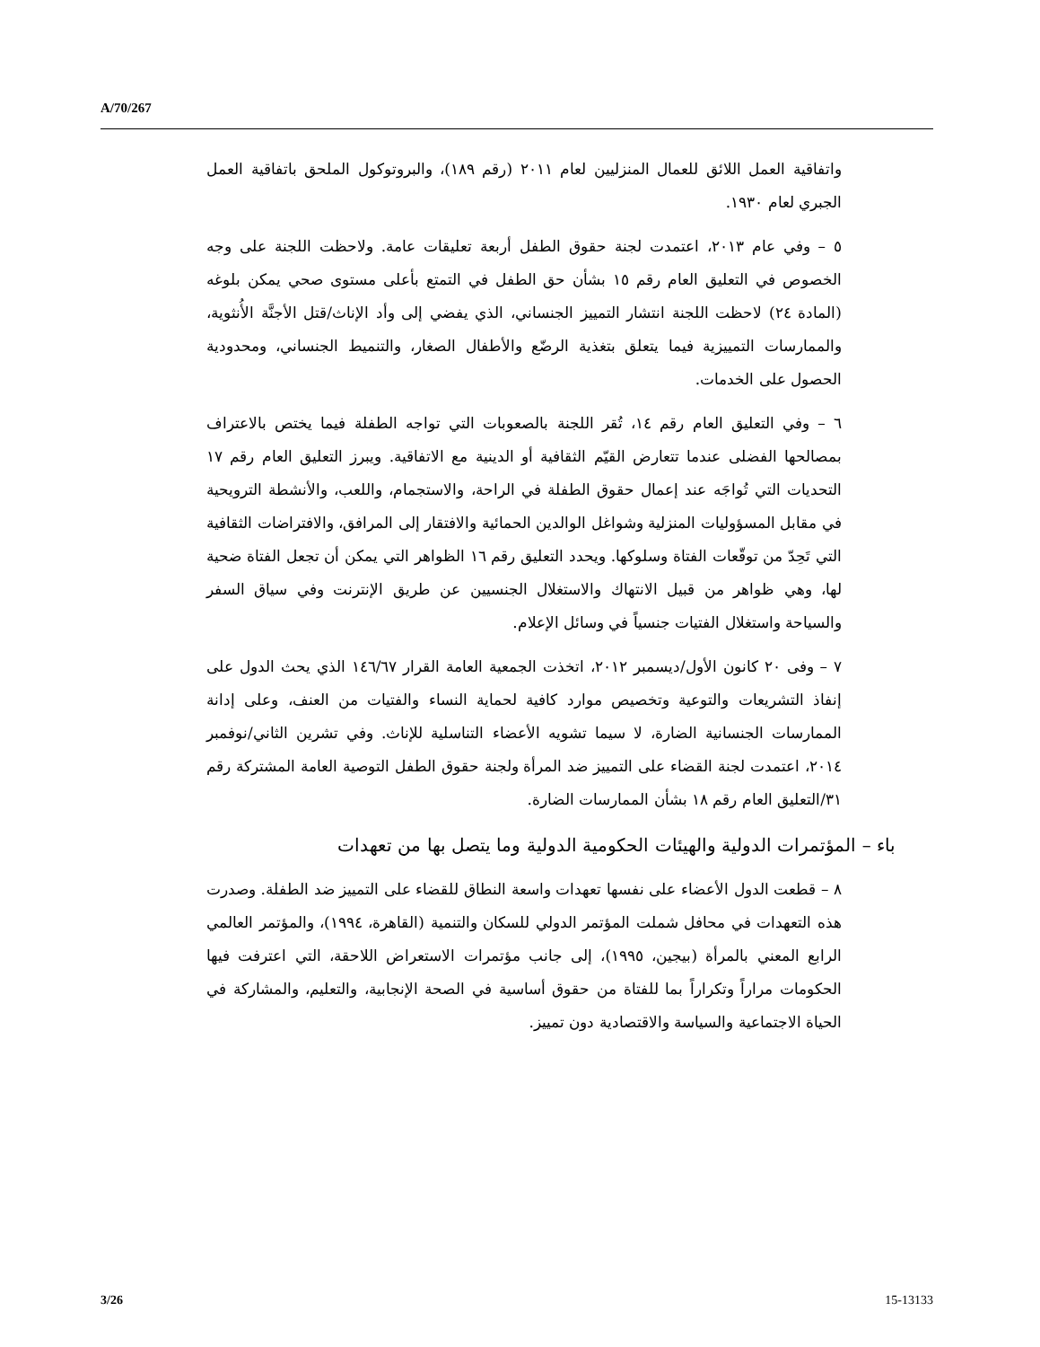A/70/267
واتفاقية العمل اللائق للعمال المنزليين لعام ٢٠١١ (رقم ١٨٩)، والبروتوكول الملحق باتفاقية العمل الجبري لعام ١٩٣٠.
٥ – وفي عام ٢٠١٣، اعتمدت لجنة حقوق الطفل أربعة تعليقات عامة. ولاحظت اللجنة على وجه الخصوص في التعليق العام رقم ١٥ بشأن حق الطفل في التمتع بأعلى مستوى صحي يمكن بلوغه (المادة ٢٤) لاحظت اللجنة انتشار التمييز الجنساني، الذي يفضي إلى وأد الإناث/قتل الأجنَّة الأُنثوية، والممارسات التمييزية فيما يتعلق بتغذية الرضّع والأطفال الصغار، والتنميط الجنساني، ومحدودية الحصول على الخدمات.
٦ – وفي التعليق العام رقم ١٤، تُقر اللجنة بالصعوبات التي تواجه الطفلة فيما يختص بالاعتراف بمصالحها الفضلى عندما تتعارض القيّم الثقافية أو الدينية مع الاتفاقية. ويبرز التعليق العام رقم ١٧ التحديات التي تُواجَه عند إعمال حقوق الطفلة في الراحة، والاستجمام، واللعب، والأنشطة الترويحية في مقابل المسؤوليات المنزلية وشواغل الوالدين الحمائية والافتقار إلى المرافق، والافتراضات الثقافية التي تَحِدّ من توقّعات الفتاة وسلوكها. ويحدد التعليق رقم ١٦ الظواهر التي يمكن أن تجعل الفتاة ضحية لها، وهي ظواهر من قبيل الانتهاك والاستغلال الجنسيين عن طريق الإنترنت وفي سياق السفر والسياحة واستغلال الفتيات جنسياً في وسائل الإعلام.
٧ – وفى ٢٠ كانون الأول/ديسمبر ٢٠١٢، اتخذت الجمعية العامة القرار ١٤٦/٦٧ الذي يحث الدول على إنفاذ التشريعات والتوعية وتخصيص موارد كافية لحماية النساء والفتيات من العنف، وعلى إدانة الممارسات الجنسانية الضارة، لا سيما تشويه الأعضاء التناسلية للإناث. وفي تشرين الثاني/نوفمبر ٢٠١٤، اعتمدت لجنة القضاء على التمييز ضد المرأة ولجنة حقوق الطفل التوصية العامة المشتركة رقم ٣١/التعليق العام رقم ١٨ بشأن الممارسات الضارة.
باء – المؤتمرات الدولية والهيئات الحكومية الدولية وما يتصل بها من تعهدات
٨ – قطعت الدول الأعضاء على نفسها تعهدات واسعة النطاق للقضاء على التمييز ضد الطفلة. وصدرت هذه التعهدات في محافل شملت المؤتمر الدولي للسكان والتنمية (القاهرة، ١٩٩٤)، والمؤتمر العالمي الرابع المعني بالمرأة (بيجين، ١٩٩٥)، إلى جانب مؤتمرات الاستعراض اللاحقة، التي اعترفت فيها الحكومات مراراً وتكراراً بما للفتاة من حقوق أساسية في الصحة الإنجابية، والتعليم، والمشاركة في الحياة الاجتماعية والسياسة والاقتصادية دون تمييز.
3/26 15-13133